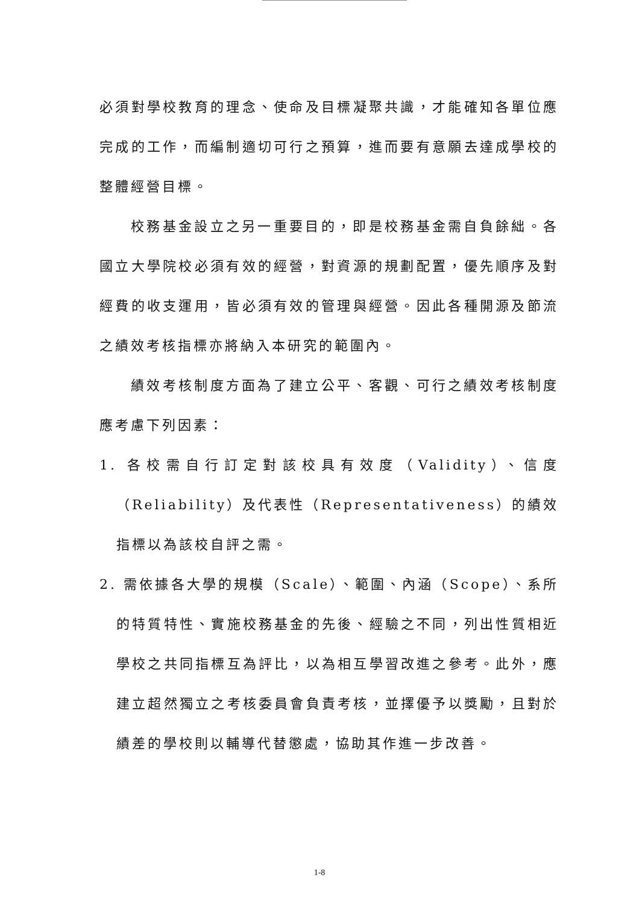必須對學校教育的理念、使命及目標凝聚共識，才能確知各單位應完成的工作，而編制適切可行之預算，進而要有意願去達成學校的整體經營目標。
校務基金設立之另一重要目的，即是校務基金需自負餘絀。各國立大學院校必須有效的經營，對資源的規劃配置，優先順序及對經費的收支運用，皆必須有效的管理與經營。因此各種開源及節流之績效考核指標亦將納入本研究的範圍內。
績效考核制度方面為了建立公平、客觀、可行之績效考核制度應考慮下列因素：
1. 各校需自行訂定對該校具有效度（Validity）、信度（Reliability）及代表性（Representativeness）的績效指標以為該校自評之需。
2. 需依據各大學的規模（Scale）、範圍、內涵（Scope）、系所的特質特性、實施校務基金的先後、經驗之不同，列出性質相近學校之共同指標互為評比，以為相互學習改進之參考。此外，應建立超然獨立之考核委員會負責考核，並擇優予以獎勵，且對於績差的學校則以輔導代替懲處，協助其作進一步改善。
1-8